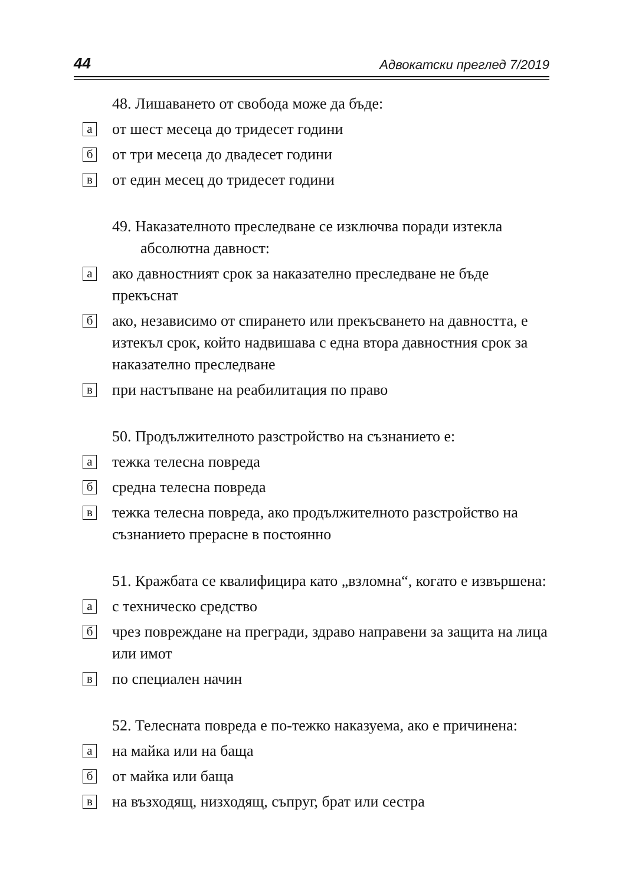44 Адвокатски преглед 7/2019
48. Лишаването от свобода може да бъде:
а от шест месеца до тридесет години
б от три месеца до двадесет години
в от един месец до тридесет години
49. Наказателното преследване се изключва поради изтекла абсолютна давност:
а ако давностният срок за наказателно преследване не бъде прекъснат
б ако, независимо от спирането или прекъсването на давността, е изтекъл срок, който надвишава с една втора давностния срок за наказателно преследване
в при настъпване на реабилитация по право
50. Продължителното разстройство на съзнанието е:
а тежка телесна повреда
б средна телесна повреда
в тежка телесна повреда, ако продължителното разстройство на съзнанието прерасне в постоянно
51. Кражбата се квалифицира като „взломна“, когато е извършена:
а с техническо средство
б чрез повреждане на прегради, здраво направени за защита на лица или имот
в по специален начин
52. Телесната повреда е по-тежко наказуема, ако е причинена:
а на майка или на баща
б от майка или баща
в на възходящ, низходящ, съпруг, брат или сестра